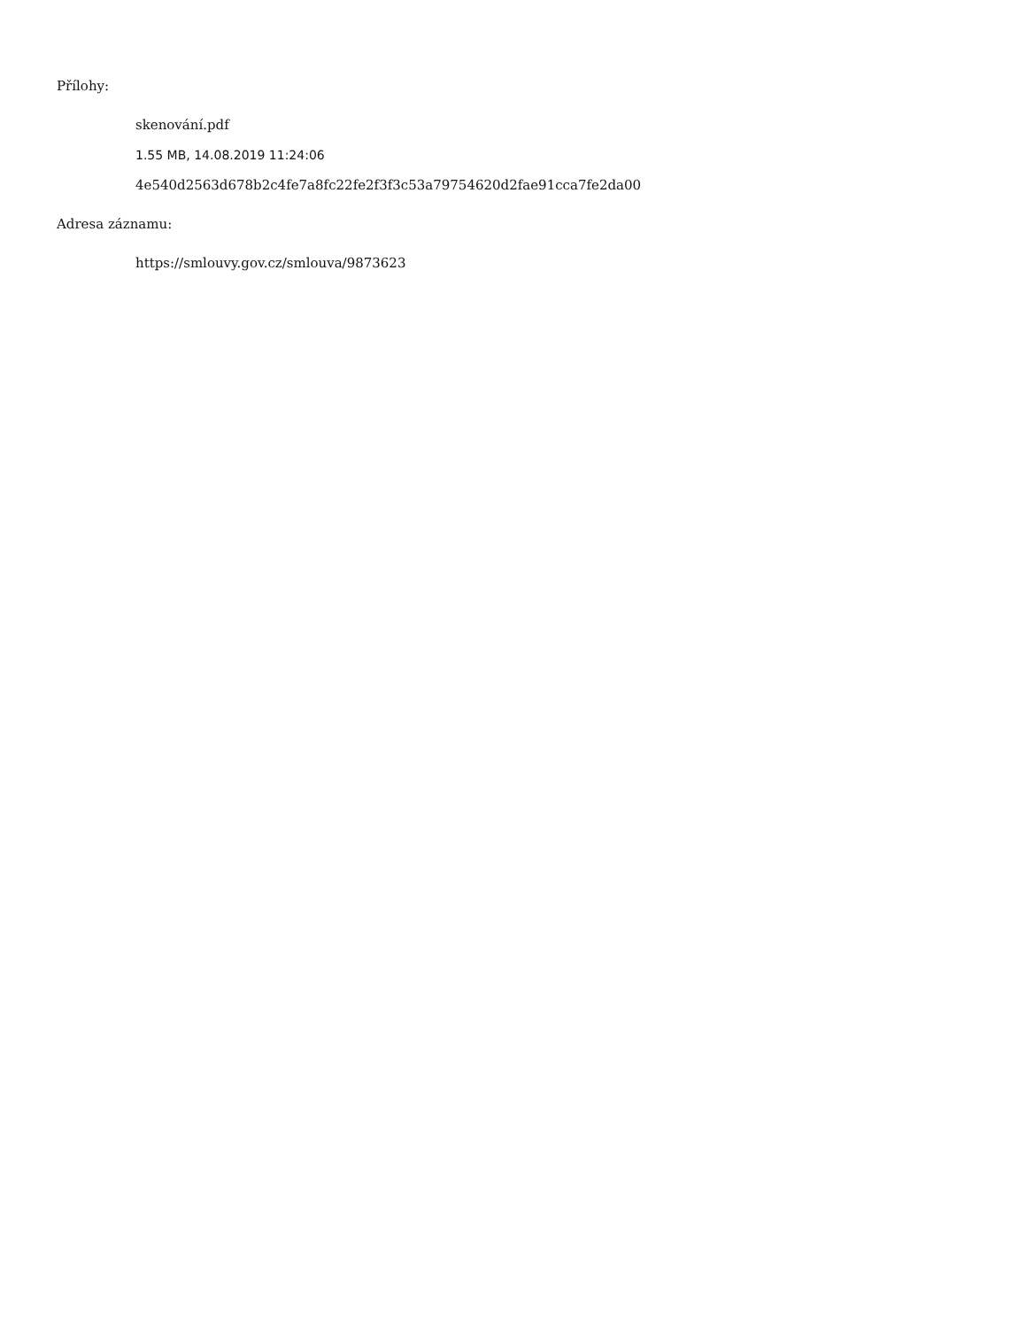Přílohy:
skenování.pdf
1.55 MB, 14.08.2019 11:24:06
4e540d2563d678b2c4fe7a8fc22fe2f3f3c53a79754620d2fae91cca7fe2da00
Adresa záznamu:
https://smlouvy.gov.cz/smlouva/9873623